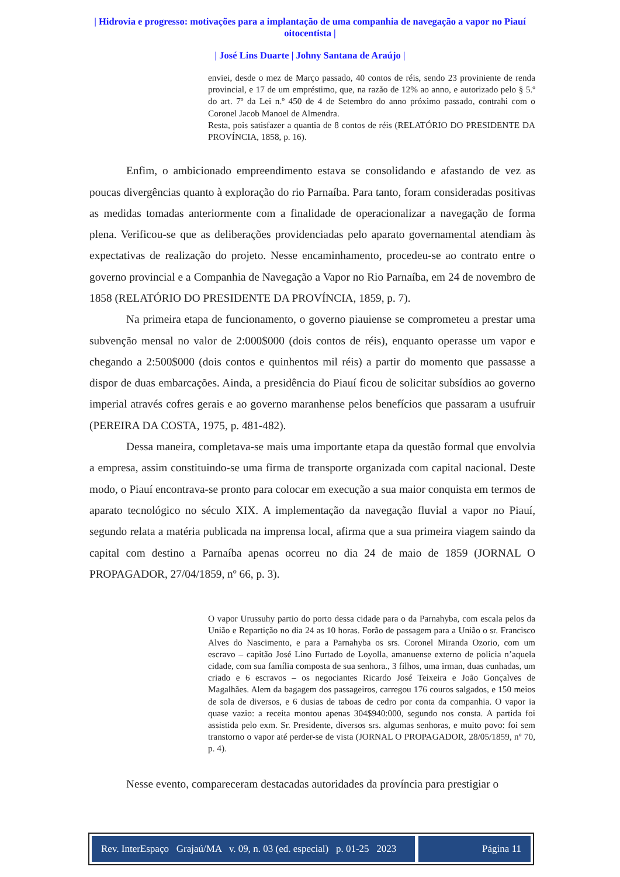| Hidrovia e progresso: motivações para a implantação de uma companhia de navegação a vapor no Piauí oitocentista |
| José Lins Duarte | Johny Santana de Araújo |
enviei, desde o mez de Março passado, 40 contos de réis, sendo 23 proviniente de renda provincial, e 17 de um empréstimo, que, na razão de 12% ao anno, e autorizado pelo § 5.º do art. 7º da Lei n.º 450 de 4 de Setembro do anno próximo passado, contrahi com o Coronel Jacob Manoel de Almendra.
Resta, pois satisfazer a quantia de 8 contos de réis (RELATÓRIO DO PRESIDENTE DA PROVÍNCIA, 1858, p. 16).
Enfim, o ambicionado empreendimento estava se consolidando e afastando de vez as poucas divergências quanto à exploração do rio Parnaíba. Para tanto, foram consideradas positivas as medidas tomadas anteriormente com a finalidade de operacionalizar a navegação de forma plena. Verificou-se que as deliberações providenciadas pelo aparato governamental atendiam às expectativas de realização do projeto. Nesse encaminhamento, procedeu-se ao contrato entre o governo provincial e a Companhia de Navegação a Vapor no Rio Parnaíba, em 24 de novembro de 1858 (RELATÓRIO DO PRESIDENTE DA PROVÍNCIA, 1859, p. 7).
Na primeira etapa de funcionamento, o governo piauiense se comprometeu a prestar uma subvenção mensal no valor de 2:000$000 (dois contos de réis), enquanto operasse um vapor e chegando a 2:500$000 (dois contos e quinhentos mil réis) a partir do momento que passasse a dispor de duas embarcações. Ainda, a presidência do Piauí ficou de solicitar subsídios ao governo imperial através cofres gerais e ao governo maranhense pelos benefícios que passaram a usufruir (PEREIRA DA COSTA, 1975, p. 481-482).
Dessa maneira, completava-se mais uma importante etapa da questão formal que envolvia a empresa, assim constituindo-se uma firma de transporte organizada com capital nacional. Deste modo, o Piauí encontrava-se pronto para colocar em execução a sua maior conquista em termos de aparato tecnológico no século XIX. A implementação da navegação fluvial a vapor no Piauí, segundo relata a matéria publicada na imprensa local, afirma que a sua primeira viagem saindo da capital com destino a Parnaíba apenas ocorreu no dia 24 de maio de 1859 (JORNAL O PROPAGADOR, 27/04/1859, nº 66, p. 3).
O vapor Urussuhy partio do porto dessa cidade para o da Parnahyba, com escala pelos da União e Repartição no dia 24 as 10 horas. Forão de passagem para a União o sr. Francisco Alves do Nascimento, e para a Parnahyba os srs. Coronel Miranda Ozorio, com um escravo – capitão José Lino Furtado de Loyolla, amanuense externo de policia n’aquela cidade, com sua família composta de sua senhora., 3 filhos, uma irman, duas cunhadas, um criado e 6 escravos – os negociantes Ricardo José Teixeira e João Gonçalves de Magalhães. Alem da bagagem dos passageiros, carregou 176 couros salgados, e 150 meios de sola de diversos, e 6 dusias de taboas de cedro por conta da companhia. O vapor ia quase vazio: a receita montou apenas 304$940:000, segundo nos consta. A partida foi assistida pelo exm. Sr. Presidente, diversos srs. algumas senhoras, e muito povo: foi sem transtorno o vapor até perder-se de vista (JORNAL O PROPAGADOR, 28/05/1859, nº 70, p. 4).
Nesse evento, compareceram destacadas autoridades da província para prestigiar o
Rev. InterEspaço Grajaú/MA v. 09, n. 03 (ed. especial) p. 01-25 2023
Página 11